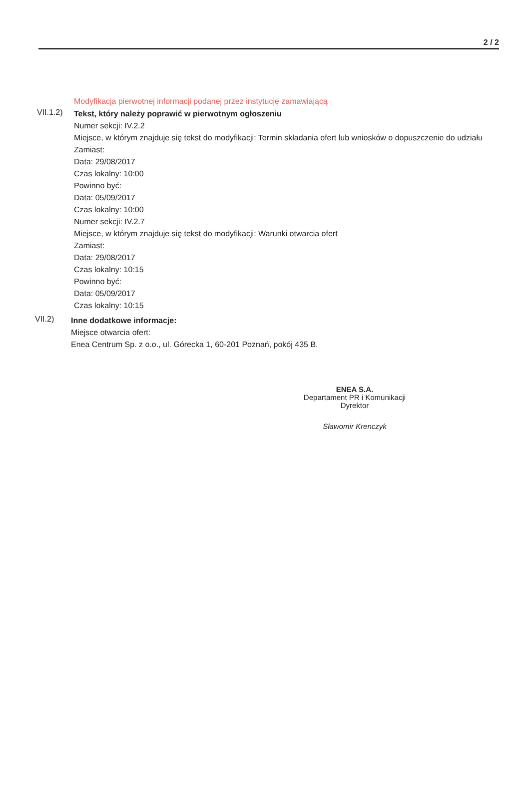2 / 2
Modyfikacja pierwotnej informacji podanej przez instytucję zamawiającą
VII.1.2)
Tekst, który należy poprawić w pierwotnym ogłoszeniu
Numer sekcji: IV.2.2
Miejsce, w którym znajduje się tekst do modyfikacji: Termin składania ofert lub wniosków o dopuszczenie do udziału
Zamiast:
Data: 29/08/2017
Czas lokalny: 10:00
Powinno być:
Data: 05/09/2017
Czas lokalny: 10:00
Numer sekcji: IV.2.7
Miejsce, w którym znajduje się tekst do modyfikacji: Warunki otwarcia ofert
Zamiast:
Data: 29/08/2017
Czas lokalny: 10:15
Powinno być:
Data: 05/09/2017
Czas lokalny: 10:15
VII.2)
Inne dodatkowe informacje:
Miejsce otwarcia ofert:
Enea Centrum Sp. z o.o., ul. Górecka 1, 60-201 Poznań, pokój 435 B.
ENEA S.A.
Departament PR i Komunikacji
Dyrektor
Sławomir Krenczyk